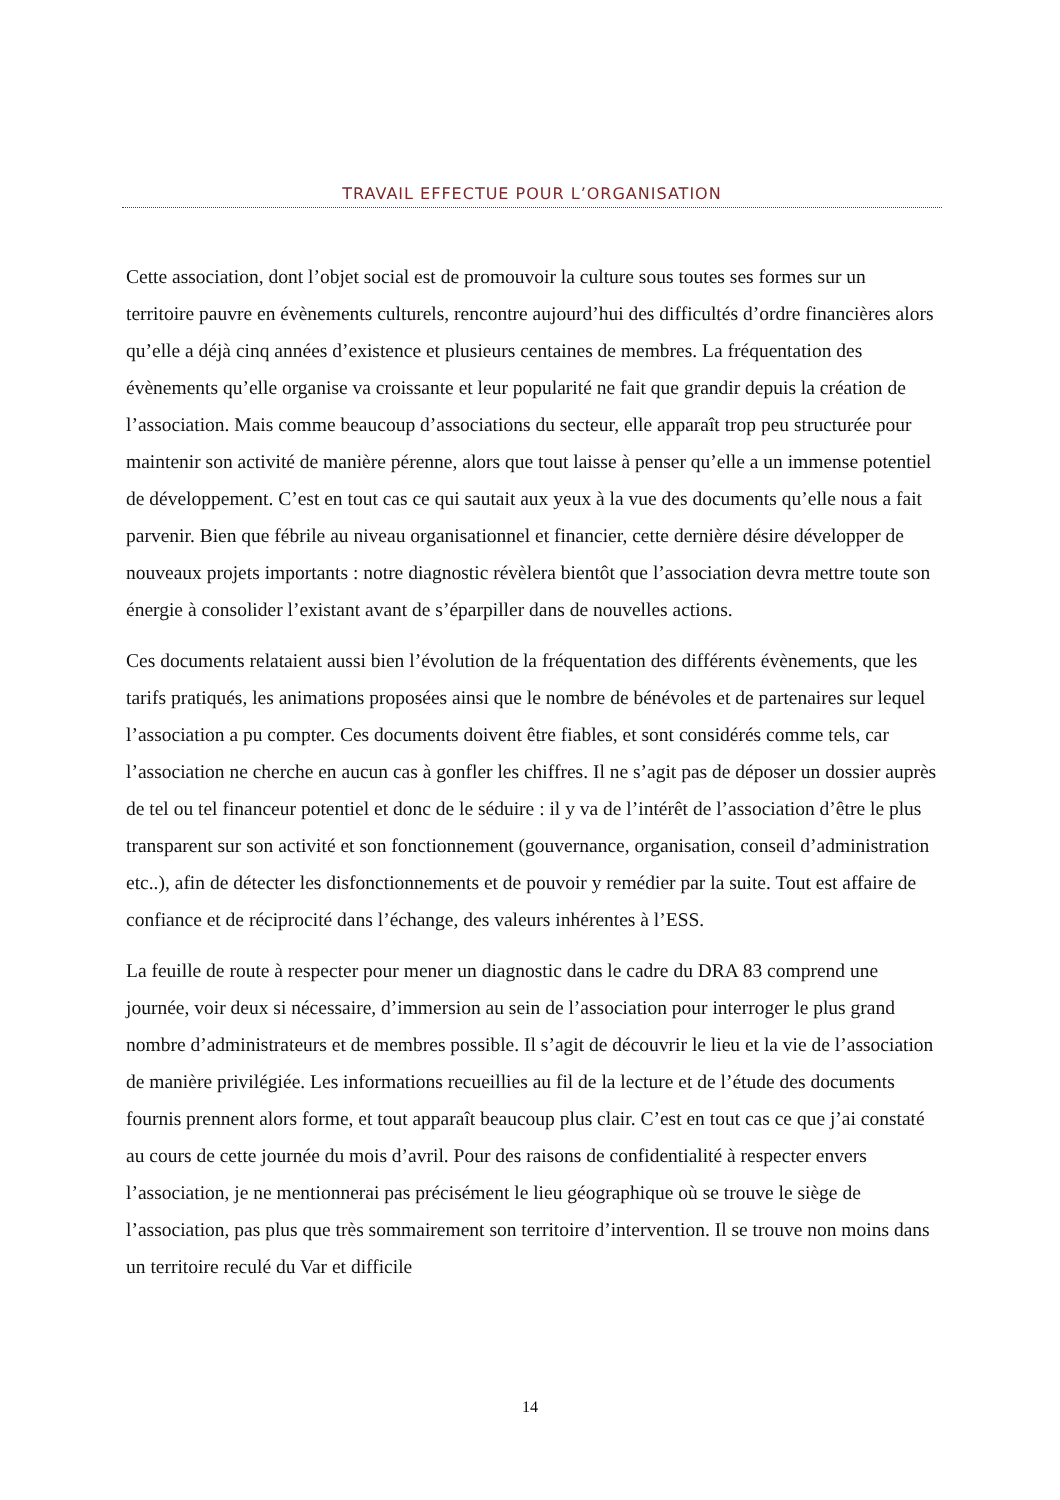TRAVAIL EFFECTUE POUR L’ORGANISATION
Cette association, dont l’objet social est de promouvoir la culture sous toutes ses formes sur un territoire pauvre en évènements culturels, rencontre aujourd’hui des difficultés d’ordre financières alors qu’elle a déjà cinq années d’existence et plusieurs centaines de membres. La fréquentation des évènements qu’elle organise va croissante et leur popularité ne fait que grandir depuis la création de l’association. Mais comme beaucoup d’associations du secteur, elle apparaît trop peu structurée pour maintenir son activité de manière pérenne, alors que tout laisse à penser qu’elle a un immense potentiel de développement. C’est en tout cas ce qui sautait aux yeux à la vue des documents qu’elle nous a fait parvenir. Bien que fébrile au niveau organisationnel et financier, cette dernière désire développer de nouveaux projets importants : notre diagnostic révèlera bientôt que l’association devra mettre toute son énergie à consolider l’existant avant de s’éparpiller dans de nouvelles actions.
Ces documents relataient aussi bien l’évolution de la fréquentation des différents évènements, que les tarifs pratiqués, les animations proposées ainsi que le nombre de bénévoles et de partenaires sur lequel l’association a pu compter. Ces documents doivent être fiables, et sont considérés comme tels, car l’association ne cherche en aucun cas à gonfler les chiffres. Il ne s’agit pas de déposer un dossier auprès de tel ou tel financeur potentiel et donc de le séduire : il y va de l’intérêt de l’association d’être le plus transparent sur son activité et son fonctionnement (gouvernance, organisation, conseil d’administration etc..), afin de détecter les disfonctionnements et de pouvoir y remédier par la suite. Tout est affaire de confiance et de réciprocité dans l’échange, des valeurs inhérentes à l’ESS.
La feuille de route à respecter pour mener un diagnostic dans le cadre du DRA 83 comprend une journée, voir deux si nécessaire, d’immersion au sein de l’association pour interroger le plus grand nombre d’administrateurs et de membres possible. Il s’agit de découvrir le lieu et la vie de l’association de manière privilégiée. Les informations recueillies au fil de la lecture et de l’étude des documents fournis prennent alors forme, et tout apparaît beaucoup plus clair. C’est en tout cas ce que j’ai constaté au cours de cette journée du mois d’avril. Pour des raisons de confidentialité à respecter envers l’association, je ne mentionnerai pas précisément le lieu géographique où se trouve le siège de l’association, pas plus que très sommairement son territoire d’intervention. Il se trouve non moins dans un territoire reculé du Var et difficile
14